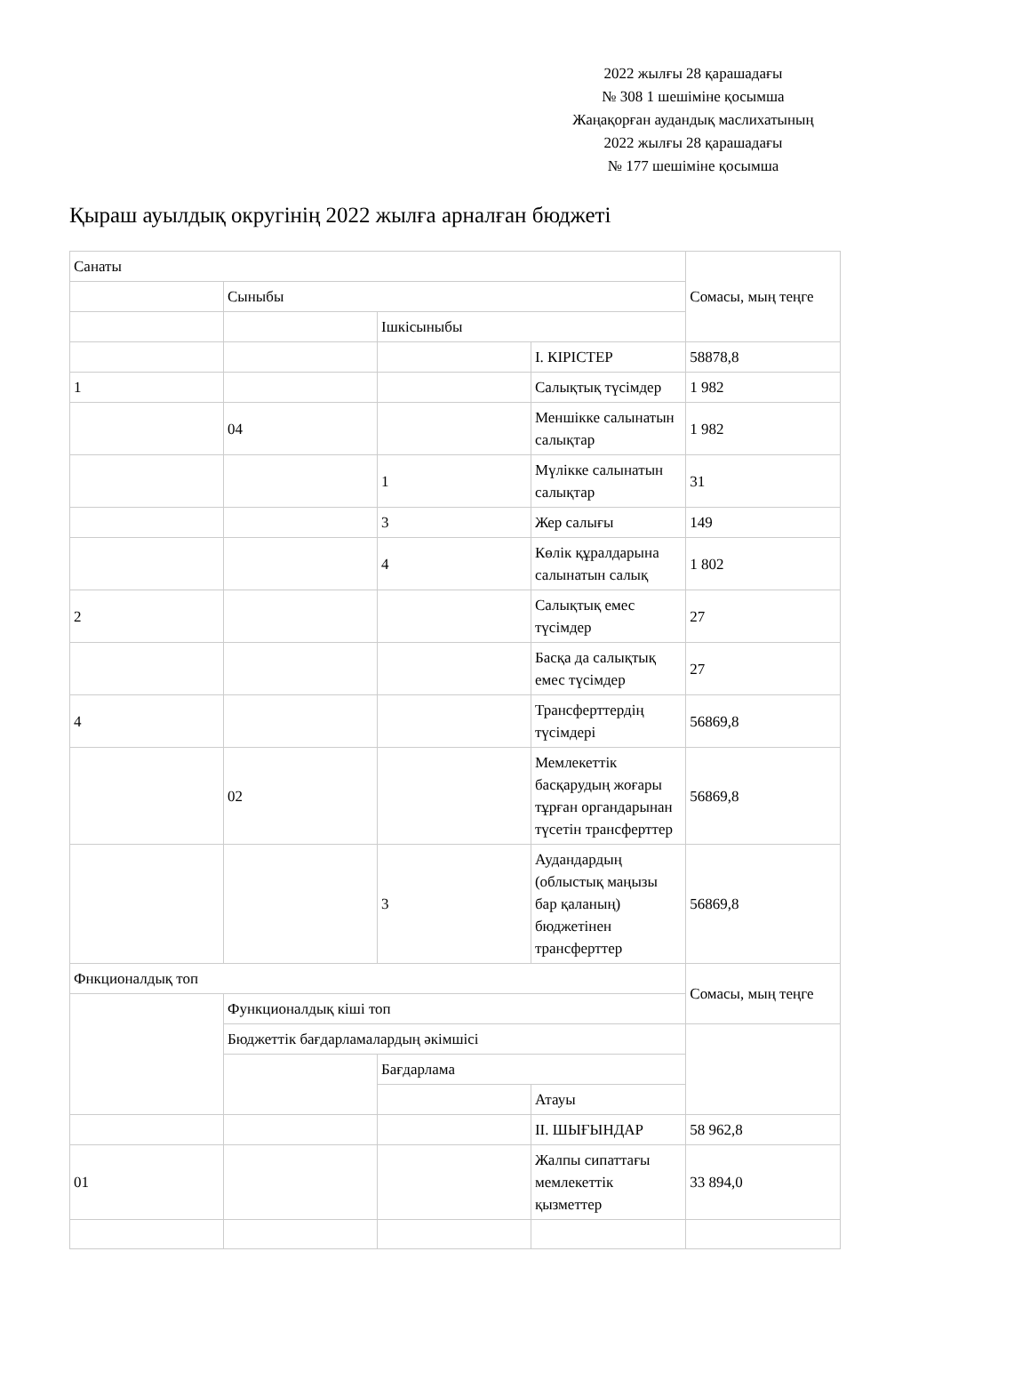2022 жылғы 28 қарашадағы
№ 308 1 шешіміне қосымша
Жаңақорған аудандық маслихатының
2022 жылғы 28 қарашадағы
№ 177 шешіміне қосымша
Қыраш ауылдық округінің 2022 жылға арналған бюджеті
| Санаты | | | | Сомасы, мың теңге |
| | Сыныбы | | | |
| | | Ішкісыныбы | | |
| | | | І. КІРІСТЕР | 58878,8 |
| 1 | | | Салықтық түсімдер | 1 982 |
| | 04 | | Меншікке салынатын салықтар | 1 982 |
| | | 1 | Мүлікке салынатын салықтар | 31 |
| | | 3 | Жер салығы | 149 |
| | | 4 | Көлік құралдарына салынатын салық | 1 802 |
| 2 | | | Салықтық емес түсімдер | 27 |
| | | | Басқа да салықтық емес түсімдер | 27 |
| 4 | | | Трансферттердің түсімдері | 56869,8 |
| | 02 | | Мемлекеттік басқарудың жоғары тұрған органдарынан түсетін трансферттер | 56869,8 |
| | | 3 | Аудандардың (облыстық маңызы бар қаланың) бюджетінен трансферттер | 56869,8 |
| Фнкционалдық топ | | | | Сомасы, мың теңге |
| | Функционалдық кіші топ | | | |
| | Бюджеттік бағдарламалардың әкімшісі | | | |
| | | Бағдарлама | | |
| | | | Атауы | |
| | | | ІІ. ШЫҒЫНДАР | 58 962,8 |
| 01 | | | Жалпы сипаттағы мемлекеттік қызметтер | 33 894,0 |